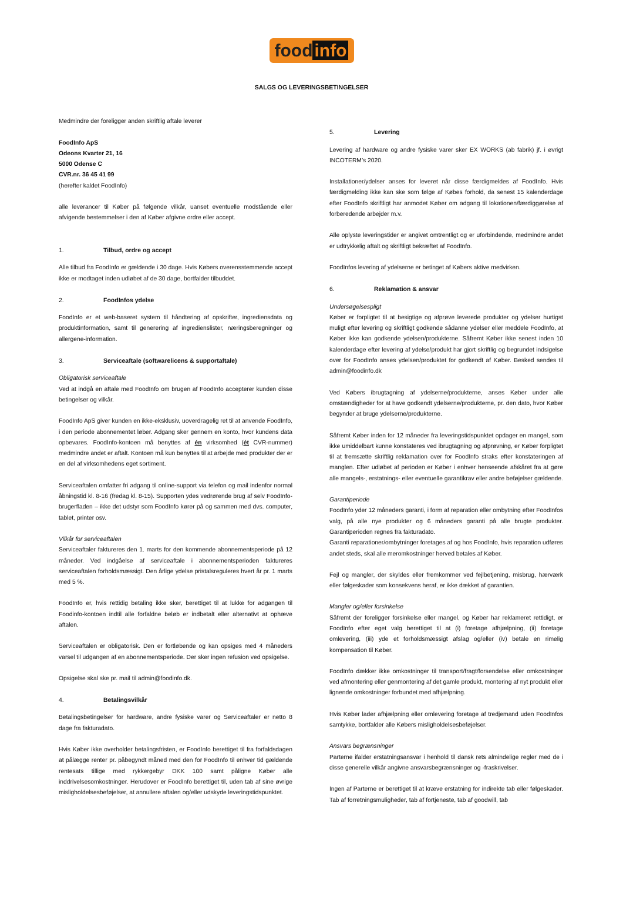food info
SALGS OG LEVERINGSBETINGELSER
Medmindre der foreligger anden skriftlig aftale leverer
FoodInfo ApS
Odeons Kvarter 21, 16
5000 Odense C
CVR.nr. 36 45 41 99
(herefter kaldet FoodInfo)
alle leverancer til Køber på følgende vilkår, uanset eventuelle modstående eller afvigende bestemmelser i den af Køber afgivne ordre eller accept.
1. Tilbud, ordre og accept
Alle tilbud fra FoodInfo er gældende i 30 dage. Hvis Købers overensstemmende accept ikke er modtaget inden udløbet af de 30 dage, bortfalder tilbuddet.
2. FoodInfos ydelse
FoodInfo er et web-baseret system til håndtering af opskrifter, ingrediensdata og produktinformation, samt til generering af ingredienslister, næringsberegninger og allergene-information.
3. Serviceaftale (softwarelicens & supportaftale)
Obligatorisk serviceaftale
Ved at indgå en aftale med FoodInfo om brugen af FoodInfo accepterer kunden disse betingelser og vilkår.
FoodInfo ApS giver kunden en ikke-eksklusiv, uoverdragelig ret til at anvende FoodInfo, i den periode abonnementet løber. Adgang sker gennem en konto, hvor kundens data opbevares. FoodInfo-kontoen må benyttes af én virksomhed (ét CVR-nummer) medmindre andet er aftalt. Kontoen må kun benyttes til at arbejde med produkter der er en del af virksomhedens eget sortiment.
Serviceaftalen omfatter fri adgang til online-support via telefon og mail indenfor normal åbningstid kl. 8-16 (fredag kl. 8-15). Supporten ydes vedrørende brug af selv FoodInfo-brugerfladen – ikke det udstyr som FoodInfo kører på og sammen med dvs. computer, tablet, printer osv.
Vilkår for serviceaftalen
Serviceaftaler faktureres den 1. marts for den kommende abonnementsperiode på 12 måneder. Ved indgåelse af serviceaftale i abonnementsperioden faktureres serviceaftalen forholdsmæssigt. Den årlige ydelse pristalsreguleres hvert år pr. 1 marts med 5 %.
FoodInfo er, hvis rettidig betaling ikke sker, berettiget til at lukke for adgangen til Foodinfo-kontoen indtil alle forfaldne beløb er indbetalt eller alternativt at ophæve aftalen.
Serviceaftalen er obligatorisk. Den er fortløbende og kan opsiges med 4 måneders varsel til udgangen af en abonnementsperiode. Der sker ingen refusion ved opsigelse.
Opsigelse skal ske pr. mail til admin@foodinfo.dk.
4. Betalingsvilkår
Betalingsbetingelser for hardware, andre fysiske varer og Serviceaftaler er netto 8 dage fra fakturadato.
Hvis Køber ikke overholder betalingsfristen, er FoodInfo berettiget til fra forfaldsdagen at pålægge renter pr. påbegyndt måned med den for FoodInfo til enhver tid gældende rentesats tillige med rykkergebyr DKK 100 samt påligne Køber alle inddrivelsesomkostninger. Herudover er FoodInfo berettiget til, uden tab af sine øvrige misligholdelsesbeføjelser, at annullere aftalen og/eller udskyde leveringstidspunktet.
5. Levering
Levering af hardware og andre fysiske varer sker EX WORKS (ab fabrik) jf. i øvrigt INCOTERM’s 2020.
Installationer/ydelser anses for leveret når disse færdigmeldes af FoodInfo. Hvis færdigmelding ikke kan ske som følge af Købes forhold, da senest 15 kalenderdage efter FoodInfo skriftligt har anmodet Køber om adgang til lokationen/færdiggørelse af forberedende arbejder m.v.
Alle oplyste leveringstider er angivet omtrentligt og er uforbindende, medmindre andet er udtrykkelig aftalt og skriftligt bekræftet af FoodInfo.
FoodInfos levering af ydelserne er betinget af Købers aktive medvirken.
6. Reklamation & ansvar
Undersøgelsespligt
Køber er forpligtet til at besigtige og afprøve leverede produkter og ydelser hurtigst muligt efter levering og skriftligt godkende sådanne ydelser eller meddele FoodInfo, at Køber ikke kan godkende ydelsen/produkterne. Såfremt Køber ikke senest inden 10 kalenderdage efter levering af ydelse/produkt har gjort skriftlig og begrundet indsigelse over for FoodInfo anses ydelsen/produktet for godkendt af Køber. Besked sendes til admin@foodinfo.dk
Ved Købers ibrugtagning af ydelserne/produkterne, anses Køber under alle omstændigheder for at have godkendt ydelserne/produkterne, pr. den dato, hvor Køber begynder at bruge ydelserne/produkterne.
Såfremt Køber inden for 12 måneder fra leveringstidspunktet opdager en mangel, som ikke umiddelbart kunne konstateres ved ibrugtagning og afprøvning, er Køber forpligtet til at fremsætte skriftlig reklamation over for FoodInfo straks efter konstateringen af manglen. Efter udløbet af perioden er Køber i enhver henseende afskåret fra at gøre alle mangels-, erstatnings- eller eventuelle garantikrav eller andre beføjelser gældende.
Garantiperiode
FoodInfo yder 12 måneders garanti, i form af reparation eller ombytning efter FoodInfos valg, på alle nye produkter og 6 måneders garanti på alle brugte produkter. Garantiperioden regnes fra fakturadato.
Garanti reparationer/ombytninger foretages af og hos FoodInfo, hvis reparation udføres andet steds, skal alle meromkostninger herved betales af Køber.
Fejl og mangler, der skyldes eller fremkommer ved fejlbetjening, misbrug, hærværk eller følgeskader som konsekvens heraf, er ikke dækket af garantien.
Mangler og/eller forsinkelse
Såfremt der foreligger forsinkelse eller mangel, og Køber har reklameret rettidigt, er FoodInfo efter eget valg berettiget til at (i) foretage afhjælpning, (ii) foretage omlevering, (iii) yde et forholdsmæssigt afslag og/eller (iv) betale en rimelig kompensation til Køber.
FoodInfo dækker ikke omkostninger til transport/fragt/forsendelse eller omkostninger ved afmontering eller genmontering af det gamle produkt, montering af nyt produkt eller lignende omkostninger forbundet med afhjælpning.
Hvis Køber lader afhjælpning eller omlevering foretage af tredjemand uden FoodInfos samtykke, bortfalder alle Købers misligholdelsesbeføjelser.
Ansvars begrænsninger
Parterne ifalder erstatningsansvar i henhold til dansk rets almindelige regler med de i disse generelle vilkår angivne ansvarsbegrænsninger og -fraskrivelser.
Ingen af Parterne er berettiget til at kræve erstatning for indirekte tab eller følgeskader. Tab af forretningsmuligheder, tab af fortjeneste, tab af goodwill, tab